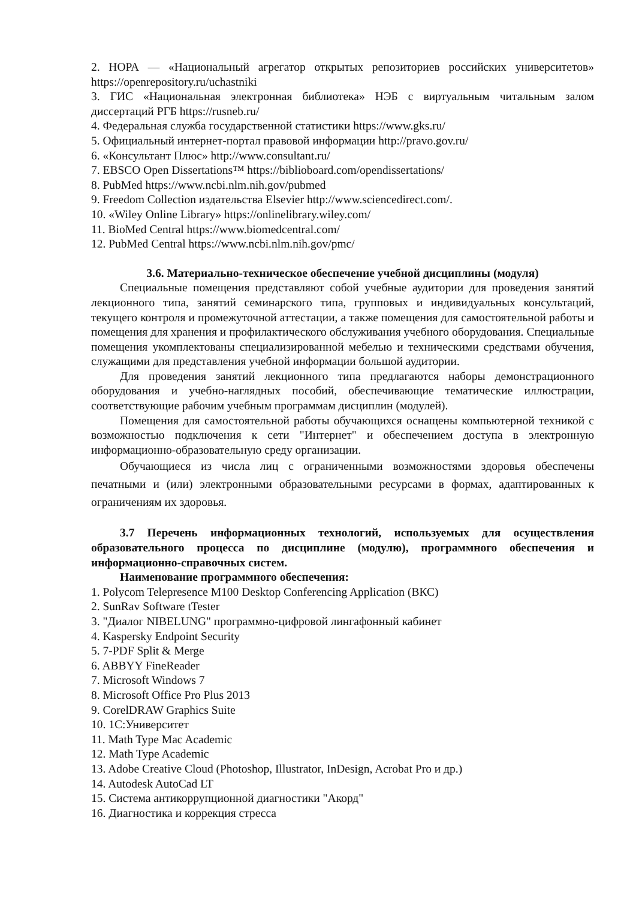2. НОРА — «Национальный агрегатор открытых репозиториев российских университетов» https://openrepository.ru/uchastniki
3. ГИС «Национальная электронная библиотека» НЭБ с виртуальным читальным залом диссертаций РГБ https://rusneb.ru/
4. Федеральная служба государственной статистики https://www.gks.ru/
5. Официальный интернет-портал правовой информации http://pravo.gov.ru/
6. «Консультант Плюс» http://www.consultant.ru/
7. EBSCO Open Dissertations™ https://biblioboard.com/opendissertations/
8. PubMed https://www.ncbi.nlm.nih.gov/pubmed
9. Freedom Collection издательства Elsevier http://www.sciencedirect.com/.
10. «Wiley Online Library» https://onlinelibrary.wiley.com/
11. BioMed Central https://www.biomedcentral.com/
12. PubMed Central https://www.ncbi.nlm.nih.gov/pmc/
3.6. Материально-техническое обеспечение учебной дисциплины (модуля)
Специальные помещения представляют собой учебные аудитории для проведения занятий лекционного типа, занятий семинарского типа, групповых и индивидуальных консультаций, текущего контроля и промежуточной аттестации, а также помещения для самостоятельной работы и помещения для хранения и профилактического обслуживания учебного оборудования. Специальные помещения укомплектованы специализированной мебелью и техническими средствами обучения, служащими для представления учебной информации большой аудитории.
Для проведения занятий лекционного типа предлагаются наборы демонстрационного оборудования и учебно-наглядных пособий, обеспечивающие тематические иллюстрации, соответствующие рабочим учебным программам дисциплин (модулей).
Помещения для самостоятельной работы обучающихся оснащены компьютерной техникой с возможностью подключения к сети "Интернет" и обеспечением доступа в электронную информационно-образовательную среду организации.
Обучающиеся из числа лиц с ограниченными возможностями здоровья обеспечены печатными и (или) электронными образовательными ресурсами в формах, адаптированных к ограничениям их здоровья.
3.7 Перечень информационных технологий, используемых для осуществления образовательного процесса по дисциплине (модулю), программного обеспечения и информационно-справочных систем.
Наименование программного обеспечения:
1. Polycom Telepresence M100 Desktop Conferencing Application (ВКС)
2. SunRav Software tTester
3. "Диалог NIBELUNG" программно-цифровой лингафонный кабинет
4. Kaspersky Endpoint Security
5. 7-PDF Split & Merge
6. ABBYY FineReader
7. Microsoft Windows 7
8. Microsoft Office Pro Plus 2013
9. CorelDRAW Graphics Suite
10. 1С:Университет
11. Math Type Mac Academic
12. Math Type Academic
13. Adobe Creative Cloud (Photoshop, Illustrator, InDesign, Acrobat Pro и др.)
14. Autodesk AutoCad LT
15. Система антикоррупционной диагностики "Акорд"
16. Диагностика и коррекция стресса